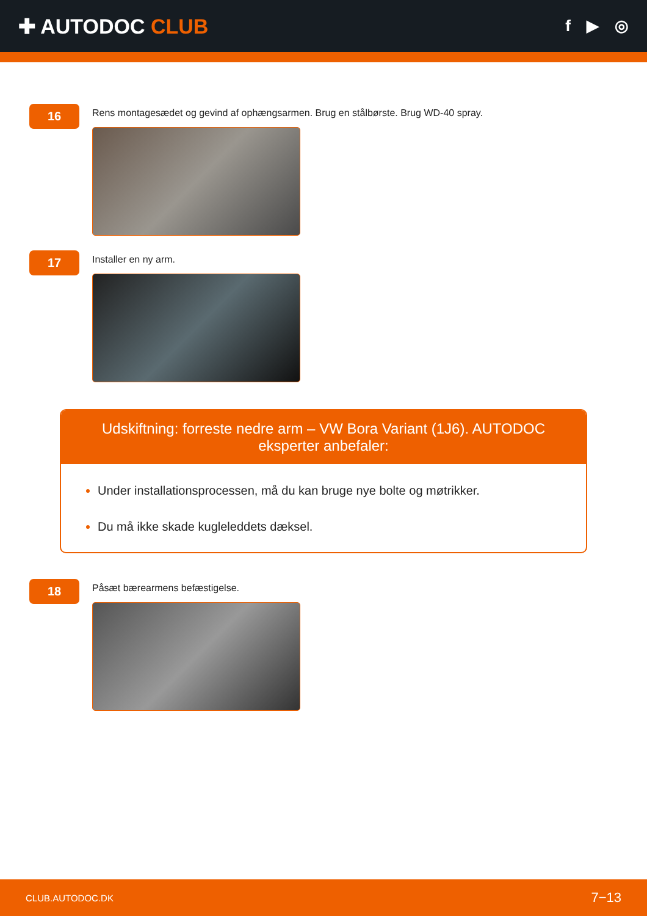✚ AUTODOC CLUB
f ▶ ◎
16
Rens montagesædet og gevind af ophængsarmen. Brug en stålbørste. Brug WD-40 spray.
17
Installer en ny arm.
Udskiftning: forreste nedre arm – VW Bora Variant (1J6). AUTODOC eksperter anbefaler:
Under installationsprocessen, må du kan bruge nye bolte og møtrikker.
Du må ikke skade kugleleddets dæksel.
18
Påsæt bærearmens befæstigelse.
CLUB.AUTODOC.DK 7−13